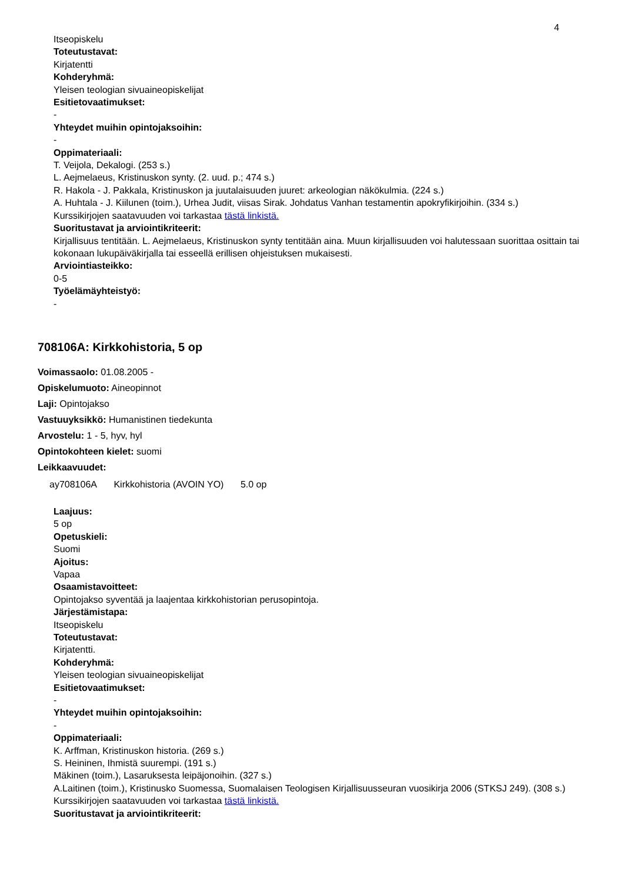4
Itseopiskelu
Toteutustavat:
Kirjatentti
Kohderyhmä:
Yleisen teologian sivuaineopiskelijat
Esitietovaatimukset:
-
Yhteydet muihin opintojaksoihin:
-
Oppimateriaali:
T. Veijola, Dekalogi. (253 s.)
L. Aejmelaeus, Kristinuskon synty. (2. uud. p.; 474 s.)
R. Hakola - J. Pakkala, Kristinuskon ja juutalaisuuden juuret: arkeologian näkökulmia. (224 s.)
A. Huhtala - J. Kiilunen (toim.), Urhea Judit, viisas Sirak. Johdatus Vanhan testamentin apokryfikirjoihin. (334 s.)
Kurssikirjojen saatavuuden voi tarkastaa tästä linkistä.
Suoritustavat ja arviointikriteerit:
Kirjallisuus tentitään. L. Aejmelaeus, Kristinuskon synty tentitään aina. Muun kirjallisuuden voi halutessaan suorittaa osittain tai kokonaan lukupäiväkirjalla tai esseellä erillisen ohjeistuksen mukaisesti.
Arviointiasteikko:
0-5
Työelämäyhteistyö:
-
708106A: Kirkkohistoria, 5 op
Voimassaolo: 01.08.2005 -
Opiskelumuoto: Aineopinnot
Laji: Opintojakso
Vastuuyksikkö: Humanistinen tiedekunta
Arvostelu: 1 - 5, hyv, hyl
Opintokohteen kielet: suomi
Leikkaavuudet:
ay708106A Kirkkohistoria (AVOIN YO) 5.0 op
Laajuus:
5 op
Opetuskieli:
Suomi
Ajoitus:
Vapaa
Osaamistavoitteet:
Opintojakso syventää ja laajentaa kirkkohistorian perusopintoja.
Järjestämistapa:
Itseopiskelu
Toteutustavat:
Kirjatentti.
Kohderyhmä:
Yleisen teologian sivuaineopiskelijat
Esitietovaatimukset:
-
Yhteydet muihin opintojaksoihin:
-
Oppimateriaali:
K. Arffman, Kristinuskon historia. (269 s.)
S. Heininen, Ihmistä suurempi. (191 s.)
Mäkinen (toim.), Lasaruksesta leipäjonoihin. (327 s.)
A.Laitinen (toim.), Kristinusko Suomessa, Suomalaisen Teologisen Kirjallisuusseuran vuosikirja 2006 (STKSJ 249). (308 s.)
Kurssikirjojen saatavuuden voi tarkastaa tästä linkistä.
Suoritustavat ja arviointikriteerit: